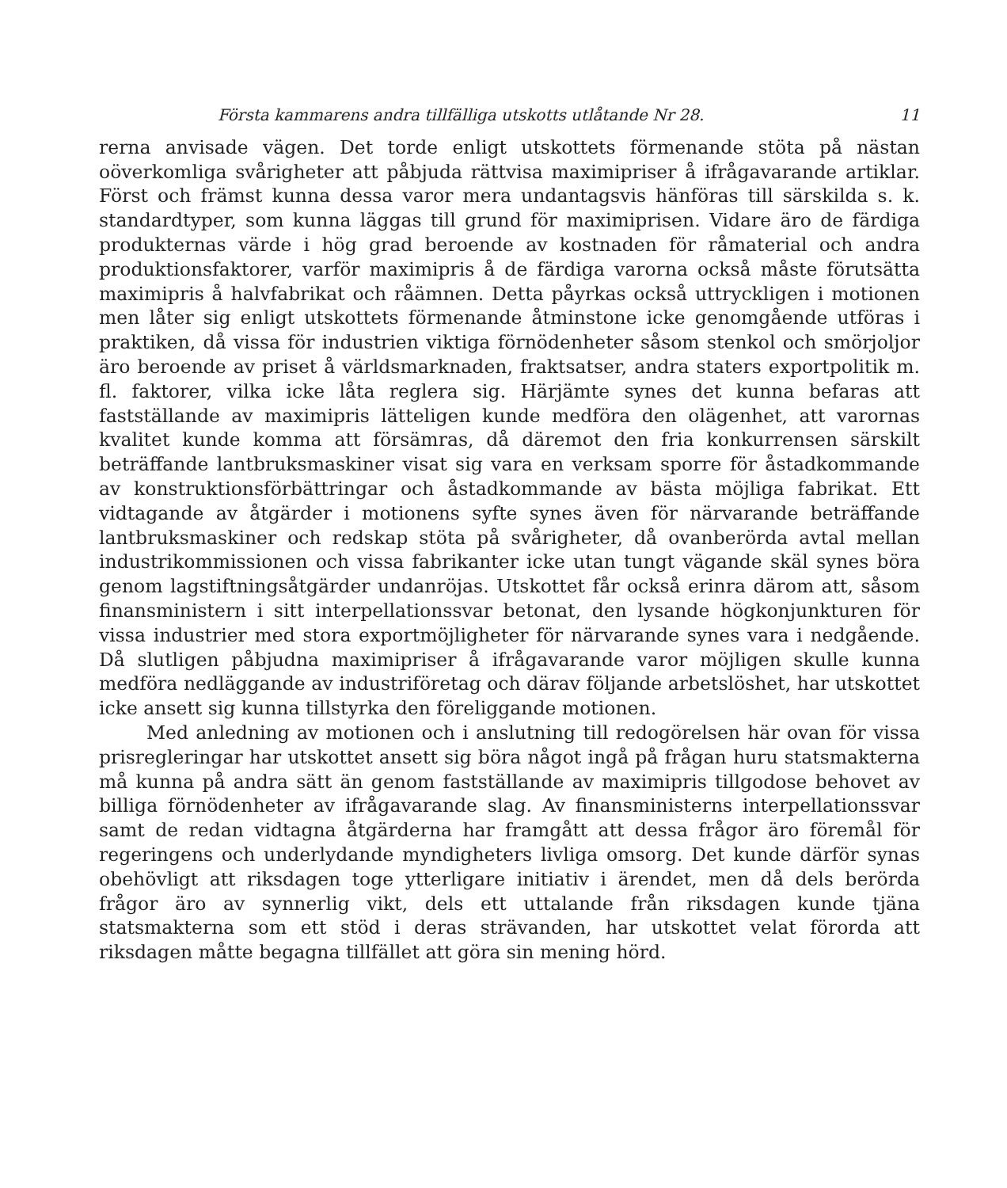Första kammarens andra tillfälliga utskotts utlåtande Nr 28. 11
rerna anvisade vägen. Det torde enligt utskottets förmenande stöta på nästan oöverkomliga svårigheter att påbjuda rättvisa maximipriser å ifrågavarande artiklar. Först och främst kunna dessa varor mera undantagsvis hänföras till särskilda s. k. standardtyper, som kunna läggas till grund för maximiprisen. Vidare äro de färdiga produkternas värde i hög grad beroende av kostnaden för råmaterial och andra produktionsfaktorer, varför maximipris å de färdiga varorna också måste förutsätta maximipris å halvfabrikat och råämnen. Detta påyrkas också uttryckligen i motionen men låter sig enligt utskottets förmenande åtminstone icke genomgående utföras i praktiken, då vissa för industrien viktiga förnödenheter såsom stenkol och smörjoljor äro beroende av priset å världsmarknaden, fraktsatser, andra staters exportpolitik m. fl. faktorer, vilka icke låta reglera sig. Härjämte synes det kunna befaras att fastställande av maximipris lätteligen kunde medföra den olägenhet, att varornas kvalitet kunde komma att försämras, då däremot den fria konkurrensen särskilt beträffande lantbruksmaskiner visat sig vara en verksam sporre för åstadkommande av konstruktionsförbättringar och åstadkommande av bästa möjliga fabrikat. Ett vidtagande av åtgärder i motionens syfte synes även för närvarande beträffande lantbruksmaskiner och redskap stöta på svårigheter, då ovanberörda avtal mellan industrikommissionen och vissa fabrikanter icke utan tungt vägande skäl synes böra genom lagstiftningsåtgärder undanröjas. Utskottet får också erinra därom att, såsom finansministern i sitt interpellationssvar betonat, den lysande högkonjunkturen för vissa industrier med stora exportmöjligheter för närvarande synes vara i nedgående. Då slutligen påbjudna maximipriser å ifrågavarande varor möjligen skulle kunna medföra nedläggande av industriföretag och därav följande arbetslöshet, har utskottet icke ansett sig kunna tillstyrka den föreliggande motionen.
Med anledning av motionen och i anslutning till redogörelsen här ovan för vissa prisregleringar har utskottet ansett sig böra något ingå på frågan huru statsmakterna må kunna på andra sätt än genom fastställande av maximipris tillgodose behovet av billiga förnödenheter av ifrågavarande slag. Av finansministerns interpellationssvar samt de redan vidtagna åtgärderna har framgått att dessa frågor äro föremål för regeringens och underlydande myndigheters livliga omsorg. Det kunde därför synas obehövligt att riksdagen toge ytterligare initiativ i ärendet, men då dels berörda frågor äro av synnerlig vikt, dels ett uttalande från riksdagen kunde tjäna statsmakterna som ett stöd i deras strävanden, har utskottet velat förorda att riksdagen måtte begagna tillfället att göra sin mening hörd.